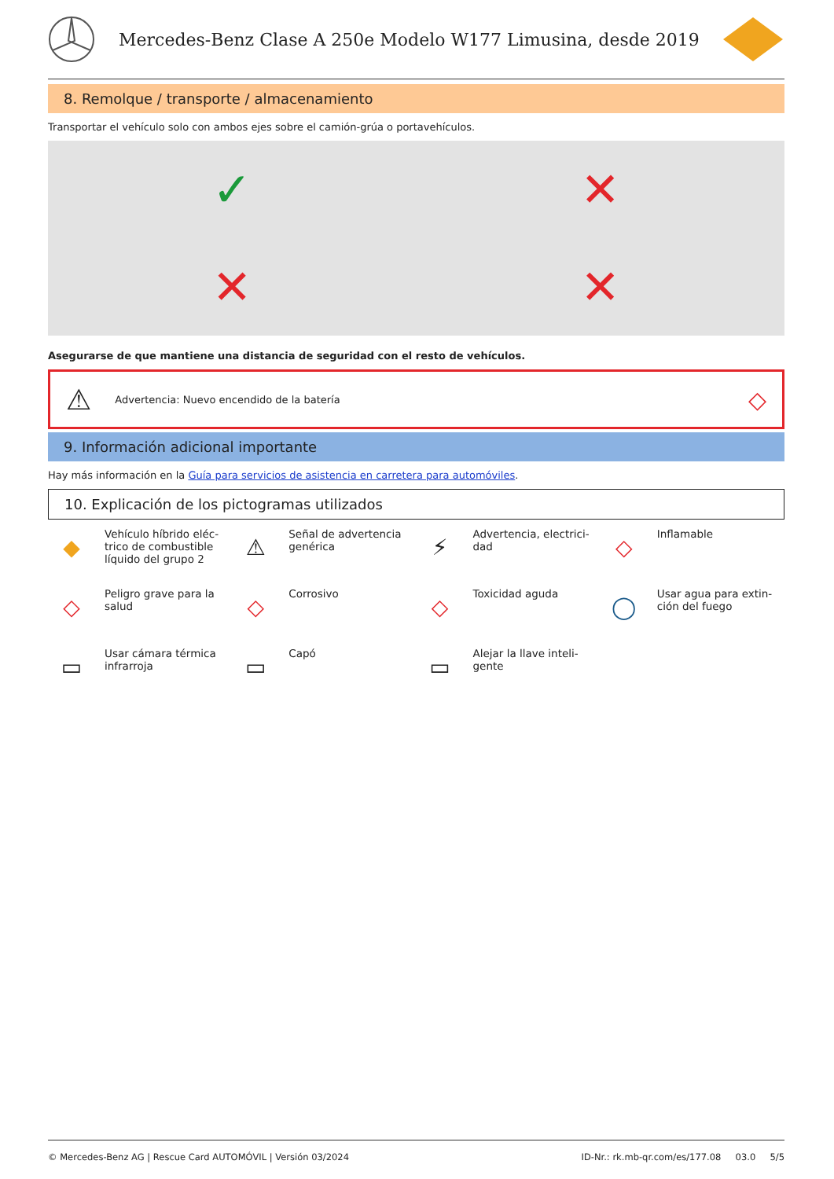Mercedes-Benz Clase A 250e Modelo W177 Limusina, desde 2019
8. Remolque / transporte / almacenamiento
Transportar el vehículo solo con ambos ejes sobre el camión-grúa o portavehículos.
✓
✕
✕
✕
Asegurarse de que mantiene una distancia de seguridad con el resto de vehículos.
⚠ Advertencia: Nuevo encendido de la batería ◇
9. Información adicional importante
Hay más información en la Guía para servicios de asistencia en carretera para automóviles.
10. Explicación de los pictogramas utilizados
◆
Vehículo híbrido eléc-
trico de combustible
líquido del grupo 2
⚠
Señal de advertencia
genérica
⚡
Advertencia, electrici-
dad
◇
Inflamable
◇
Peligro grave para la
salud
◇
Corrosivo
◇
Toxicidad aguda
◯
Usar agua para extin-
ción del fuego
▭
Usar cámara térmica
infrarroja
▭
Capó
▭
Alejar la llave inteli-
gente
© Mercedes-Benz AG | Rescue Card AUTOMÓVIL | Versión 03/2024 ID-Nr.: rk.mb-qr.com/es/177.08 03.0 5/5